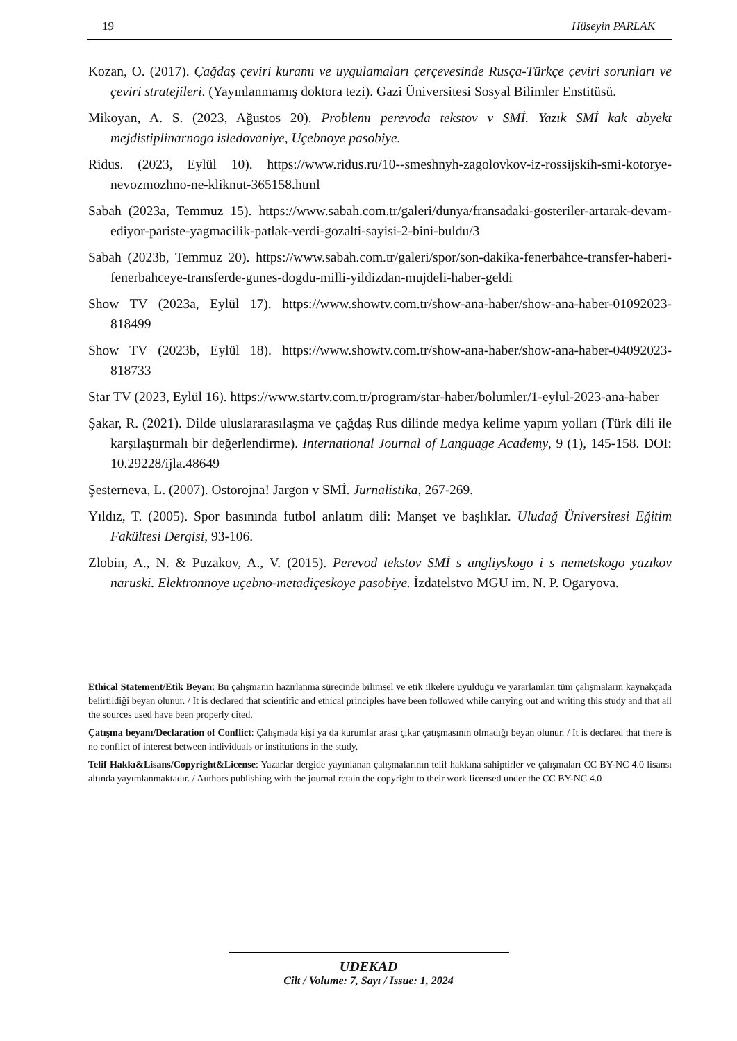19 Hüseyin PARLAK
Kozan, O. (2017). Çağdaş çeviri kuramı ve uygulamaları çerçevesinde Rusça-Türkçe çeviri sorunları ve çeviri stratejileri. (Yayınlanmamış doktora tezi). Gazi Üniversitesi Sosyal Bilimler Enstitüsü.
Mikoyan, A. S. (2023, Ağustos 20). Problemı perevoda tekstov v SMİ. Yazık SMİ kak abyekt mejdistiplinarnogo isledovaniye, Uçebnoye pasobiye.
Ridus. (2023, Eylül 10). https://www.ridus.ru/10--smeshnyh-zagolovkov-iz-rossijskih-smi-kotorye-nevozmozhno-ne-kliknut-365158.html
Sabah (2023a, Temmuz 15). https://www.sabah.com.tr/galeri/dunya/fransadaki-gosteriler-artarak-devam-ediyor-pariste-yagmacilik-patlak-verdi-gozalti-sayisi-2-bini-buldu/3
Sabah (2023b, Temmuz 20). https://www.sabah.com.tr/galeri/spor/son-dakika-fenerbahce-transfer-haberi-fenerbahceye-transferde-gunes-dogdu-milli-yildizdan-mujdeli-haber-geldi
Show TV (2023a, Eylül 17). https://www.showtv.com.tr/show-ana-haber/show-ana-haber-01092023-818499
Show TV (2023b, Eylül 18). https://www.showtv.com.tr/show-ana-haber/show-ana-haber-04092023-818733
Star TV (2023, Eylül 16). https://www.startv.com.tr/program/star-haber/bolumler/1-eylul-2023-ana-haber
Şakar, R. (2021). Dilde uluslararasılaşma ve çağdaş Rus dilinde medya kelime yapım yolları (Türk dili ile karşılaştırmalı bir değerlendirme). International Journal of Language Academy, 9 (1), 145-158. DOI: 10.29228/ijla.48649
Şesterneva, L. (2007). Ostorojna! Jargon v SMİ. Jurnalistika, 267-269.
Yıldız, T. (2005). Spor basınında futbol anlatım dili: Manşet ve başlıklar. Uludağ Üniversitesi Eğitim Fakültesi Dergisi, 93-106.
Zlobin, A., N. & Puzakov, A., V. (2015). Perevod tekstov SMİ s angliyskogo i s nemetskogo yazıkov naruski. Elektronnoye uçebno-metadiçeskoye pasobiye. İzdatelstvo MGU im. N. P. Ogaryova.
Ethical Statement/Etik Beyan: Bu çalışmanın hazırlanma sürecinde bilimsel ve etik ilkelere uyulduğu ve yararlanılan tüm çalışmaların kaynakçada belirtildiği beyan olunur. / It is declared that scientific and ethical principles have been followed while carrying out and writing this study and that all the sources used have been properly cited.
Çatışma beyanı/Declaration of Conflict: Çalışmada kişi ya da kurumlar arası çıkar çatışmasının olmadığı beyan olunur. / It is declared that there is no conflict of interest between individuals or institutions in the study.
Telif Hakkı&Lisans/Copyright&License: Yazarlar dergide yayınlanan çalışmalarının telif hakkına sahiptirler ve çalışmaları CC BY-NC 4.0 lisansı altında yayımlanmaktadır. / Authors publishing with the journal retain the copyright to their work licensed under the CC BY-NC 4.0
UDEKAD
Cilt / Volume: 7, Sayı / Issue: 1, 2024